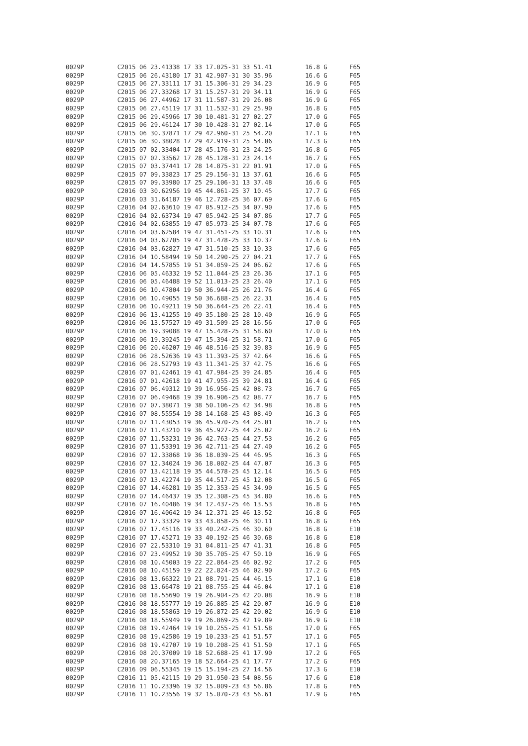0029P         C2015 06 23.41338 17 33 17.025-31 33 51.41         16.8 G      F65
0029P         C2015 06 26.43180 17 31 42.907-31 30 35.96         16.6 G      F65
0029P         C2015 06 27.33111 17 31 15.306-31 29 34.23         16.9 G      F65
0029P         C2015 06 27.33268 17 31 15.257-31 29 34.11         16.9 G      F65
0029P         C2015 06 27.44962 17 31 11.587-31 29 26.08         16.9 G      F65
0029P         C2015 06 27.45119 17 31 11.532-31 29 25.90         16.8 G      F65
0029P         C2015 06 29.45966 17 30 10.481-31 27 02.27         17.0 G      F65
0029P         C2015 06 29.46124 17 30 10.428-31 27 02.14         17.0 G      F65
0029P         C2015 06 30.37871 17 29 42.960-31 25 54.20         17.1 G      F65
0029P         C2015 06 30.38028 17 29 42.919-31 25 54.06         17.3 G      F65
0029P         C2015 07 02.33404 17 28 45.176-31 23 24.25         16.8 G      F65
0029P         C2015 07 02.33562 17 28 45.128-31 23 24.14         16.7 G      F65
0029P         C2015 07 03.37441 17 28 14.875-31 22 01.91         17.0 G      F65
0029P         C2015 07 09.33823 17 25 29.156-31 13 37.61         16.6 G      F65
0029P         C2015 07 09.33980 17 25 29.106-31 13 37.48         16.6 G      F65
0029P         C2016 03 30.62956 19 45 44.861-25 37 10.45         17.7 G      F65
0029P         C2016 03 31.64187 19 46 12.728-25 36 07.69         17.6 G      F65
0029P         C2016 04 02.63610 19 47 05.912-25 34 07.90         17.6 G      F65
0029P         C2016 04 02.63734 19 47 05.942-25 34 07.86         17.7 G      F65
0029P         C2016 04 02.63855 19 47 05.973-25 34 07.78         17.6 G      F65
0029P         C2016 04 03.62584 19 47 31.451-25 33 10.31         17.6 G      F65
0029P         C2016 04 03.62705 19 47 31.478-25 33 10.37         17.6 G      F65
0029P         C2016 04 03.62827 19 47 31.510-25 33 10.33         17.6 G      F65
0029P         C2016 04 10.58494 19 50 14.290-25 27 04.21         17.7 G      F65
0029P         C2016 04 14.57855 19 51 34.059-25 24 06.62         17.6 G      F65
0029P         C2016 06 05.46332 19 52 11.044-25 23 26.36         17.1 G      F65
0029P         C2016 06 05.46488 19 52 11.013-25 23 26.40         17.1 G      F65
0029P         C2016 06 10.47804 19 50 36.944-25 26 21.76         16.4 G      F65
0029P         C2016 06 10.49055 19 50 36.688-25 26 22.31         16.4 G      F65
0029P         C2016 06 10.49211 19 50 36.644-25 26 22.41         16.4 G      F65
0029P         C2016 06 13.41255 19 49 35.180-25 28 10.40         16.9 G      F65
0029P         C2016 06 13.57527 19 49 31.509-25 28 16.56         17.0 G      F65
0029P         C2016 06 19.39088 19 47 15.428-25 31 58.60         17.0 G      F65
0029P         C2016 06 19.39245 19 47 15.394-25 31 58.71         17.0 G      F65
0029P         C2016 06 20.46207 19 46 48.516-25 32 39.83         16.9 G      F65
0029P         C2016 06 28.52636 19 43 11.393-25 37 42.64         16.6 G      F65
0029P         C2016 06 28.52793 19 43 11.341-25 37 42.75         16.6 G      F65
0029P         C2016 07 01.42461 19 41 47.984-25 39 24.85         16.4 G      F65
0029P         C2016 07 01.42618 19 41 47.955-25 39 24.81         16.4 G      F65
0029P         C2016 07 06.49312 19 39 16.956-25 42 08.73         16.7 G      F65
0029P         C2016 07 06.49468 19 39 16.906-25 42 08.77         16.7 G      F65
0029P         C2016 07 07.38071 19 38 50.106-25 42 34.98         16.8 G      F65
0029P         C2016 07 08.55554 19 38 14.168-25 43 08.49         16.3 G      F65
0029P         C2016 07 11.43053 19 36 45.970-25 44 25.01         16.2 G      F65
0029P         C2016 07 11.43210 19 36 45.927-25 44 25.02         16.2 G      F65
0029P         C2016 07 11.53231 19 36 42.763-25 44 27.53         16.2 G      F65
0029P         C2016 07 11.53391 19 36 42.711-25 44 27.40         16.2 G      F65
0029P         C2016 07 12.33868 19 36 18.039-25 44 46.95         16.3 G      F65
0029P         C2016 07 12.34024 19 36 18.002-25 44 47.07         16.3 G      F65
0029P         C2016 07 13.42118 19 35 44.578-25 45 12.14         16.5 G      F65
0029P         C2016 07 13.42274 19 35 44.517-25 45 12.08         16.5 G      F65
0029P         C2016 07 14.46281 19 35 12.353-25 45 34.90         16.5 G      F65
0029P         C2016 07 14.46437 19 35 12.308-25 45 34.80         16.6 G      F65
0029P         C2016 07 16.40486 19 34 12.437-25 46 13.53         16.8 G      F65
0029P         C2016 07 16.40642 19 34 12.371-25 46 13.52         16.8 G      F65
0029P         C2016 07 17.33329 19 33 43.858-25 46 30.11         16.8 G      F65
0029P         C2016 07 17.45116 19 33 40.242-25 46 30.60         16.8 G      E10
0029P         C2016 07 17.45271 19 33 40.192-25 46 30.68         16.8 G      E10
0029P         C2016 07 22.53310 19 31 04.811-25 47 41.31         16.8 G      F65
0029P         C2016 07 23.49952 19 30 35.705-25 47 50.10         16.9 G      F65
0029P         C2016 08 10.45003 19 22 22.864-25 46 02.92         17.2 G      F65
0029P         C2016 08 10.45159 19 22 22.824-25 46 02.90         17.2 G      F65
0029P         C2016 08 13.66322 19 21 08.791-25 44 46.15         17.1 G      E10
0029P         C2016 08 13.66478 19 21 08.755-25 44 46.04         17.1 G      E10
0029P         C2016 08 18.55690 19 19 26.904-25 42 20.08         16.9 G      E10
0029P         C2016 08 18.55777 19 19 26.885-25 42 20.07         16.9 G      E10
0029P         C2016 08 18.55863 19 19 26.872-25 42 20.02         16.9 G      E10
0029P         C2016 08 18.55949 19 19 26.869-25 42 19.89         16.9 G      E10
0029P         C2016 08 19.42464 19 19 10.255-25 41 51.58         17.0 G      F65
0029P         C2016 08 19.42586 19 19 10.233-25 41 51.57         17.1 G      F65
0029P         C2016 08 19.42707 19 19 10.208-25 41 51.50         17.1 G      F65
0029P         C2016 08 20.37009 19 18 52.688-25 41 17.90         17.2 G      F65
0029P         C2016 08 20.37165 19 18 52.664-25 41 17.77         17.2 G      F65
0029P         C2016 09 06.55345 19 15 15.194-25 27 14.56         17.3 G      E10
0029P         C2016 11 05.42115 19 29 31.950-23 54 08.56         17.6 G      E10
0029P         C2016 11 10.23396 19 32 15.009-23 43 56.86         17.8 G      F65
0029P         C2016 11 10.23556 19 32 15.070-23 43 56.61         17.9 G      F65